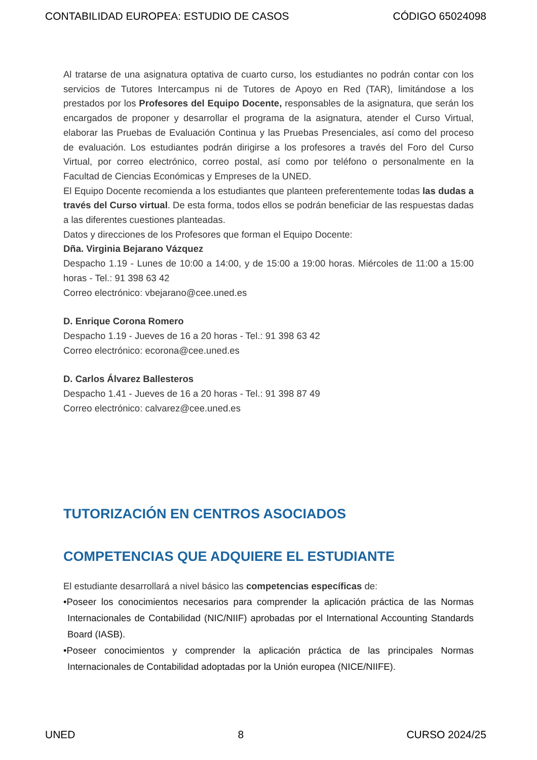CONTABILIDAD EUROPEA: ESTUDIO DE CASOS CÓDIGO 65024098
Al tratarse de una asignatura optativa de cuarto curso, los estudiantes no podrán contar con los servicios de Tutores Intercampus ni de Tutores de Apoyo en Red (TAR), limitándose a los prestados por los Profesores del Equipo Docente, responsables de la asignatura, que serán los encargados de proponer y desarrollar el programa de la asignatura, atender el Curso Virtual, elaborar las Pruebas de Evaluación Continua y las Pruebas Presenciales, así como del proceso de evaluación. Los estudiantes podrán dirigirse a los profesores a través del Foro del Curso Virtual, por correo electrónico, correo postal, así como por teléfono o personalmente en la Facultad de Ciencias Económicas y Empreses de la UNED.
El Equipo Docente recomienda a los estudiantes que planteen preferentemente todas las dudas a través del Curso virtual. De esta forma, todos ellos se podrán beneficiar de las respuestas dadas a las diferentes cuestiones planteadas.
Datos y direcciones de los Profesores que forman el Equipo Docente:
Dña. Virginia Bejarano Vázquez
Despacho 1.19 - Lunes de 10:00 a 14:00, y de 15:00 a 19:00 horas. Miércoles de 11:00 a 15:00 horas - Tel.: 91 398 63 42
Correo electrónico: vbejarano@cee.uned.es
D. Enrique Corona Romero
Despacho 1.19 - Jueves de 16 a 20 horas - Tel.: 91 398 63 42
Correo electrónico: ecorona@cee.uned.es
D. Carlos Álvarez Ballesteros
Despacho 1.41 - Jueves de 16 a 20 horas - Tel.: 91 398 87 49
Correo electrónico: calvarez@cee.uned.es
TUTORIZACIÓN EN CENTROS ASOCIADOS
COMPETENCIAS QUE ADQUIERE EL ESTUDIANTE
El estudiante desarrollará a nivel básico las competencias específicas de:
•Poseer los conocimientos necesarios para comprender la aplicación práctica de las Normas Internacionales de Contabilidad (NIC/NIIF) aprobadas por el International Accounting Standards Board (IASB).
•Poseer conocimientos y comprender la aplicación práctica de las principales Normas Internacionales de Contabilidad adoptadas por la Unión europea (NICE/NIIFE).
UNED 8 CURSO 2024/25